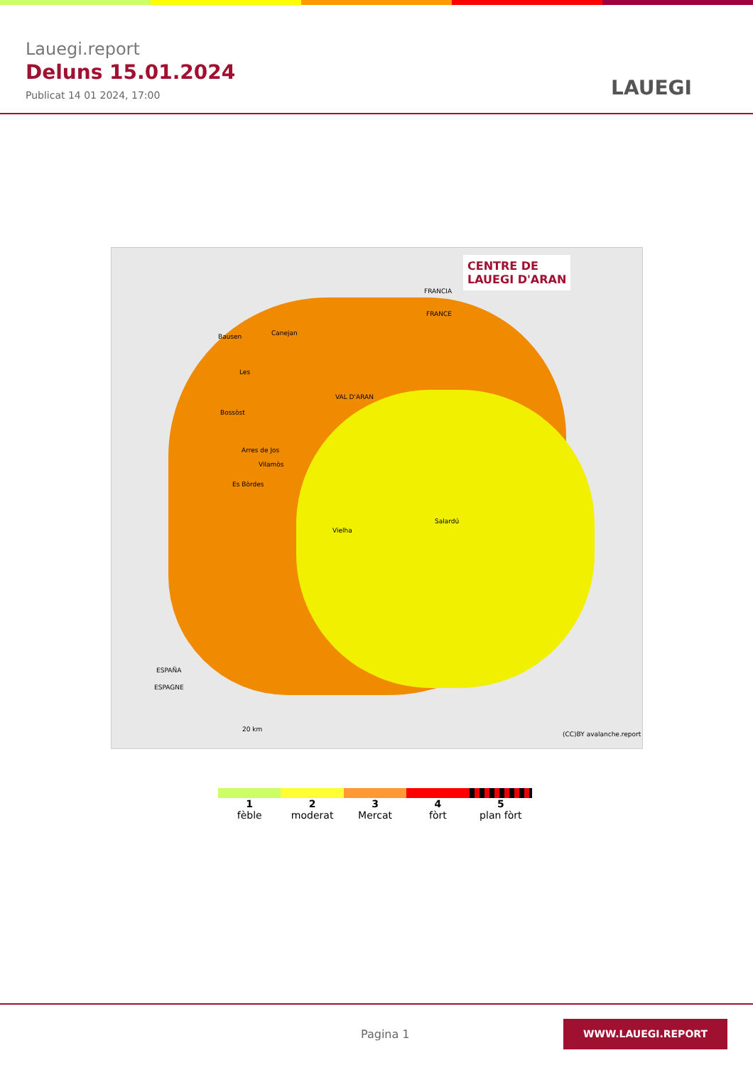Lauegi.report
Deluns 15.01.2024
Publicat 14 01 2024, 17:00
LAUEGI
CENTRE DE
LAUEGI D'ARAN
FRANCIA
FRANCE
Bausen Canejan
Les
VAL D'ARAN
Bossòst
Arres de Jos
Vilamòs
Es Bòrdes
Salardú
Vielha
ESPAÑA
ESPAGNE
20 km
(CC)BY avalanche.report
1
fèble
2
moderat
3
Mercat
4
fòrt
5
plan fòrt
Pagina 1
WWW.LAUEGI.REPORT